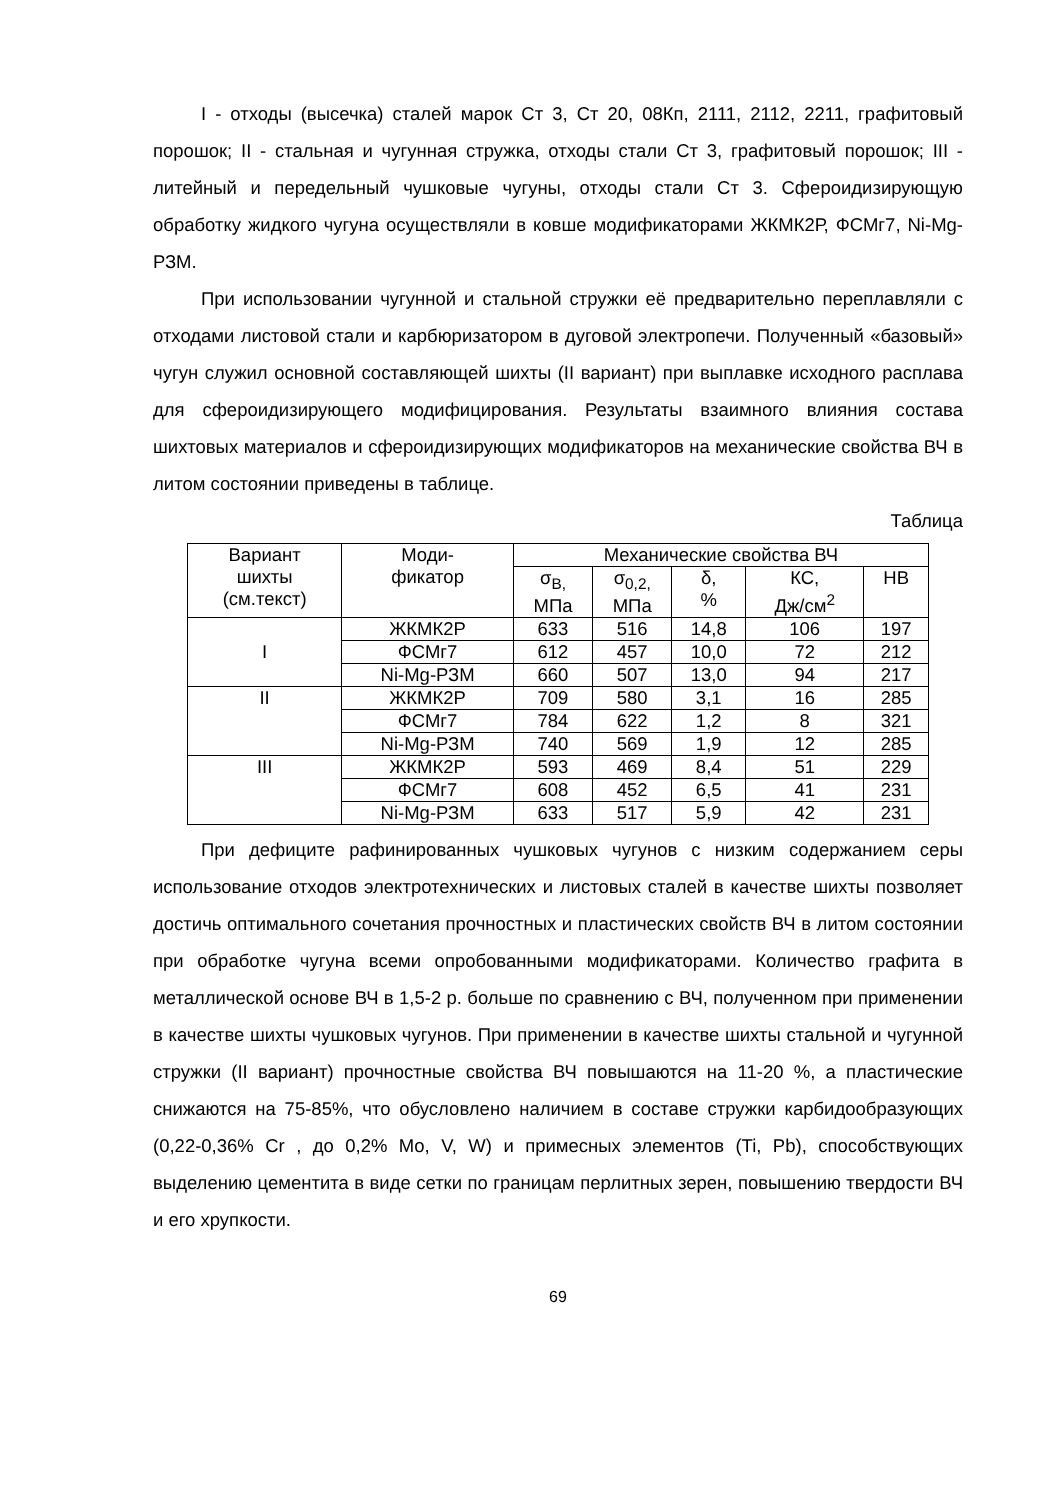I - отходы (высечка) сталей марок Ст 3, Ст 20, 08Кп, 2111, 2112, 2211, графитовый порошок; II - стальная и чугунная стружка, отходы стали Ст 3, графитовый порошок; III - литейный и передельный чушковые чугуны, отходы стали Ст 3. Сфероидизирующую обработку жидкого чугуна осуществляли в ковше модификаторами ЖКМК2Р, ФСМг7, Ni-Mg-РЗМ.
При использовании чугунной и стальной стружки её предварительно переплавляли с отходами листовой стали и карбюризатором в дуговой электропечи. Полученный «базовый» чугун служил основной составляющей шихты (II вариант) при выплавке исходного расплава для сфероидизирующего модифицирования. Результаты взаимного влияния состава шихтовых материалов и сфероидизирующих модификаторов на механические свойства ВЧ в литом состоянии приведены в таблице.
Таблица
| Вариант шихты (см.текст) | Моди- фикатор | Механические свойства ВЧ | | | | |
| --- | --- | --- | --- | --- | --- | --- |
| | | σ<sub>В,</sub> МПа | σ<sub>0,2,</sub> МПа | δ, % | КС, Дж/см<sup>2</sup> | НВ |
| I | ЖКМК2Р | 633 | 516 | 14,8 | 106 | 197 |
| | ФСМг7 | 612 | 457 | 10,0 | 72 | 212 |
| | Ni-Mg-РЗМ | 660 | 507 | 13,0 | 94 | 217 |
| II | ЖКМК2Р | 709 | 580 | 3,1 | 16 | 285 |
| | ФСМг7 | 784 | 622 | 1,2 | 8 | 321 |
| | Ni-Mg-РЗМ | 740 | 569 | 1,9 | 12 | 285 |
| III | ЖКМК2Р | 593 | 469 | 8,4 | 51 | 229 |
| | ФСМг7 | 608 | 452 | 6,5 | 41 | 231 |
| | Ni-Mg-РЗМ | 633 | 517 | 5,9 | 42 | 231 |
При дефиците рафинированных чушковых чугунов с низким содержанием серы использование отходов электротехнических и листовых сталей в качестве шихты позволяет достичь оптимального сочетания прочностных и пластических свойств ВЧ в литом состоянии при обработке чугуна всеми опробованными модификаторами. Количество графита в металлической основе ВЧ в 1,5-2 р. больше по сравнению с ВЧ, полученном при применении в качестве шихты чушковых чугунов. При применении в качестве шихты стальной и чугунной стружки (II вариант) прочностные свойства ВЧ повышаются на 11-20 %, а пластические снижаются на 75-85%, что обусловлено наличием в составе стружки карбидообразующих (0,22-0,36% Cr , до 0,2% Mo, V, W) и примесных элементов (Ti, Pb), способствующих выделению цементита в виде сетки по границам перлитных зерен, повышению твердости ВЧ и его хрупкости.
69